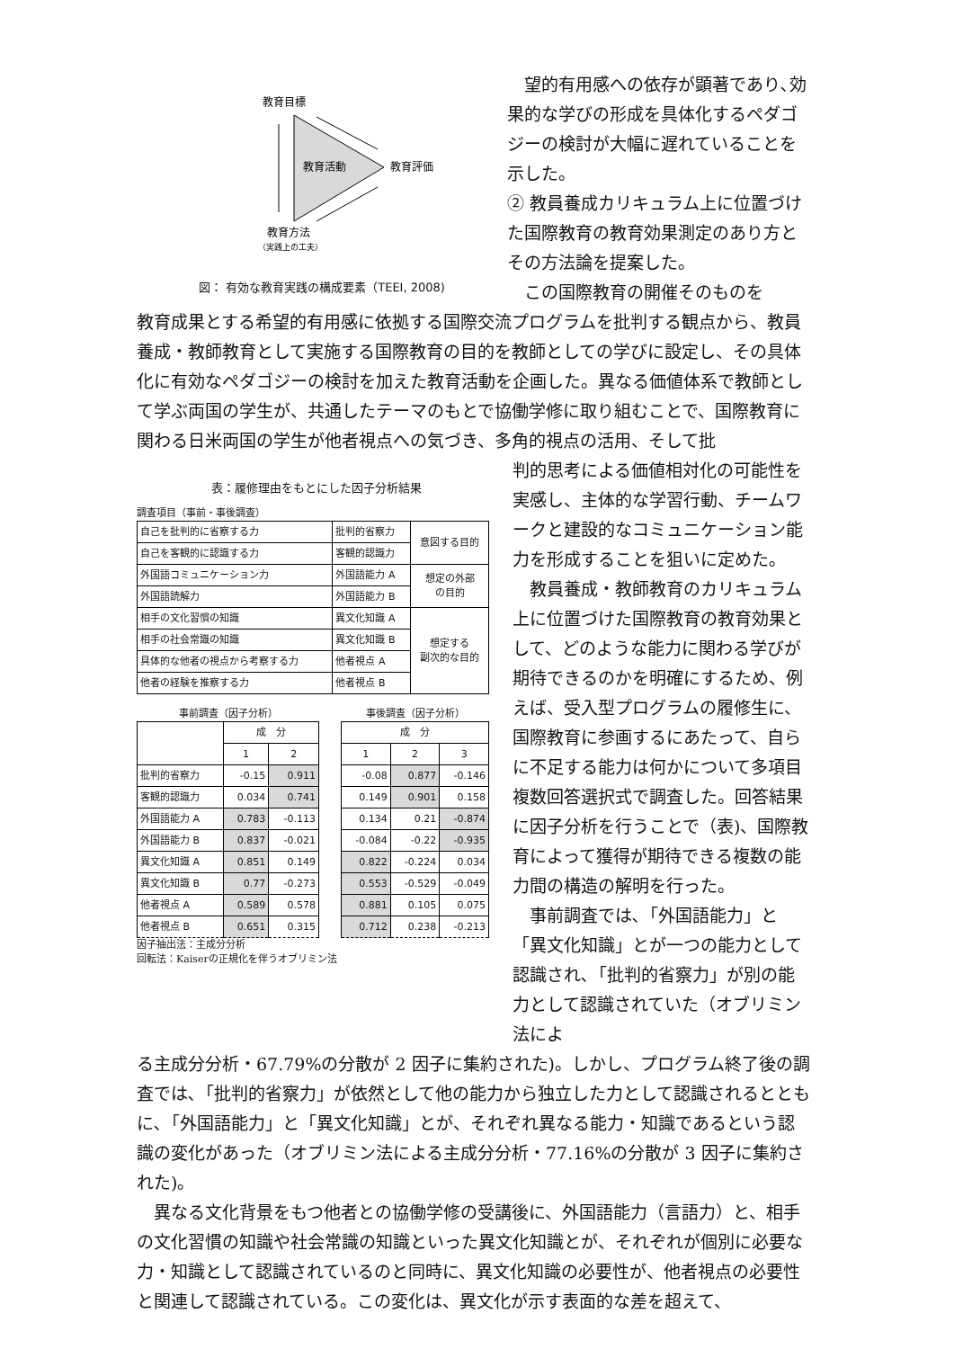教育目標
教育活動
教育評価
教育方法
（実践上の工夫）
図： 有効な教育実践の構成要素（TEEI, 2008)
　望的有用感への依存が顕著であり､効果的な学びの形成を具体化するペダゴジーの検討が大幅に遅れていることを示した。
② 教員養成カリキュラム上に位置づけた国際教育の教育効果測定のあり方とその方法論を提案した。
　この国際教育の開催そのものを
教育成果とする希望的有用感に依拠する国際交流プログラムを批判する観点から、教員養成・教師教育として実施する国際教育の目的を教師としての学びに設定し、その具体化に有効なペダゴジーの検討を加えた教育活動を企画した。異なる価値体系で教師として学ぶ両国の学生が、共通したテーマのもとで協働学修に取り組むことで、国際教育に関わる日米両国の学生が他者視点への気づき、多角的視点の活用、そして批
表：履修理由をもとにした因子分析結果
調査項目（事前・事後調査）
| 自己を批判的に省察する力 | 批判的省察力 | 意図する目的 |
| 自己を客観的に認識する力 | 客観的認識力 | |
| 外国語コミュニケーション力 | 外国語能力 A | 想定の外部 の目的 |
| 外国語読解力 | 外国語能力 B | |
| 相手の文化習慣の知識 | 異文化知識 A | 想定する 副次的な目的 |
| 相手の社会常識の知識 | 異文化知識 B | |
| 具体的な他者の視点から考察する力 | 他者視点 A | |
| 他者の経験を推察する力 | 他者視点 B | |
事前調査（因子分析）
| | 成 分 | |
| | 1 | 2 |
| 批判的省察力 | -0.15 | 0.911 |
| 客観的認識力 | 0.034 | 0.741 |
| 外国語能力 A | 0.783 | -0.113 |
| 外国語能力 B | 0.837 | -0.021 |
| 異文化知識 A | 0.851 | 0.149 |
| 異文化知識 B | 0.77 | -0.273 |
| 他者視点 A | 0.589 | 0.578 |
| 他者視点 B | 0.651 | 0.315 |
事後調査（因子分析）
| 成 分 | | |
| 1 | 2 | 3 |
| -0.08 | 0.877 | -0.146 |
| 0.149 | 0.901 | 0.158 |
| 0.134 | 0.21 | -0.874 |
| -0.084 | -0.22 | -0.935 |
| 0.822 | -0.224 | 0.034 |
| 0.553 | -0.529 | -0.049 |
| 0.881 | 0.105 | 0.075 |
| 0.712 | 0.238 | -0.213 |
因子抽出法：主成分分析
回転法：Kaiserの正規化を伴うオブリミン法
判的思考による価値相対化の可能性を実感し、主体的な学習行動、チームワークと建設的なコミュニケーション能力を形成することを狙いに定めた。
　教員養成・教師教育のカリキュラム上に位置づけた国際教育の教育効果として、どのような能力に関わる学びが期待できるのかを明確にするため、例えば、受入型プログラムの履修生に、国際教育に参画するにあたって、自らに不足する能力は何かについて多項目複数回答選択式で調査した。回答結果に因子分析を行うことで（表)、国際教育によって獲得が期待できる複数の能力間の構造の解明を行った。
　事前調査では､「外国語能力」と「異文化知識」とが一つの能力として認識され､「批判的省察力」が別の能力として認識されていた（オブリミン法によ
る主成分分析・67.79%の分散が 2 因子に集約された)。しかし、プログラム終了後の調査では､「批判的省察力」が依然として他の能力から独立した力として認識されるとともに､「外国語能力」と「異文化知識」とが、それぞれ異なる能力・知識であるという認識の変化があった（オブリミン法による主成分分析・77.16%の分散が 3 因子に集約された)。
　異なる文化背景をもつ他者との協働学修の受講後に、外国語能力（言語力）と、相手の文化習慣の知識や社会常識の知識といった異文化知識とが、それぞれが個別に必要な力・知識として認識されているのと同時に、異文化知識の必要性が、他者視点の必要性と関連して認識されている。この変化は、異文化が示す表面的な差を超えて、